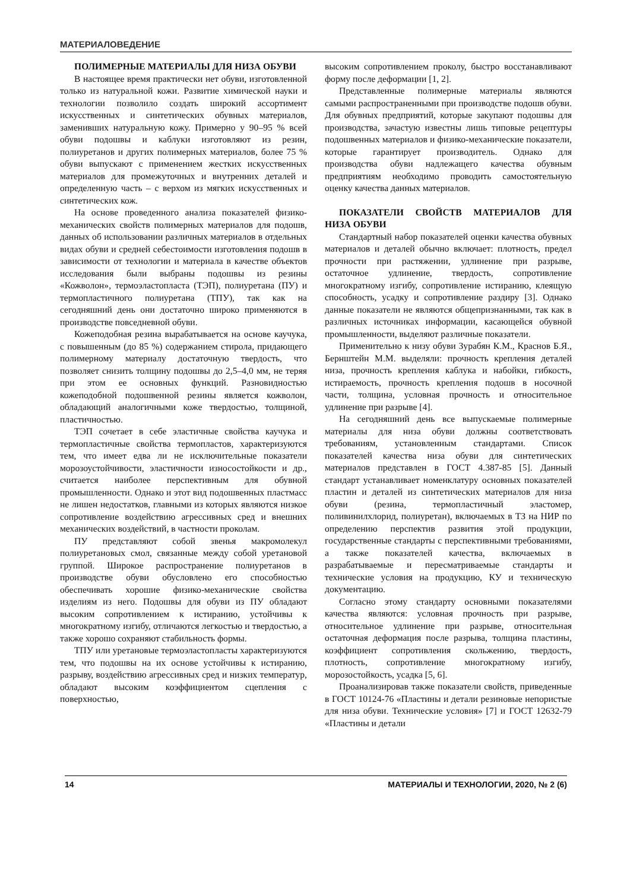МАТЕРИАЛОВЕДЕНИЕ
ПОЛИМЕРНЫЕ МАТЕРИАЛЫ ДЛЯ НИЗА ОБУВИ
В настоящее время практически нет обуви, изготовленной только из натуральной кожи. Развитие химической науки и технологии позволило создать широкий ассортимент искусственных и синтетических обувных материалов, заменивших натуральную кожу. Примерно у 90–95 % всей обуви подошвы и каблуки изготовляют из резин, полиуретанов и других полимерных материалов, более 75 % обуви выпускают с применением жестких искусственных материалов для промежуточных и внутренних деталей и определенную часть – с верхом из мягких искусственных и синтетических кож.
На основе проведенного анализа показателей физико-механических свойств полимерных материалов для подошв, данных об использовании различных материалов в отдельных видах обуви и средней себестоимости изготовления подошв в зависимости от технологии и материала в качестве объектов исследования были выбраны подошвы из резины «Кожволон», термоэластопласта (ТЭП), полиуретана (ПУ) и термопластичного полиуретана (ТПУ), так как на сегодняшний день они достаточно широко применяются в производстве повседневной обуви.
Кожеподобная резина вырабатывается на основе каучука, с повышенным (до 85 %) содержанием стирола, придающего полимерному материалу достаточную твердость, что позволяет снизить толщину подошвы до 2,5–4,0 мм, не теряя при этом ее основных функций. Разновидностью кожеподобной подошвенной резины является кожволон, обладающий аналогичными коже твердостью, толщиной, пластичностью.
ТЭП сочетает в себе эластичные свойства каучука и термопластичные свойства термопластов, характеризуются тем, что имеет едва ли не исключительные показатели морозоустойчивости, эластичности износостойкости и др., считается наиболее перспективным для обувной промышленности. Однако и этот вид подошвенных пластмасс не лишен недостатков, главными из которых являются низкое сопротивление воздействию агрессивных сред и внешних механических воздействий, в частности проколам.
ПУ представляют собой звенья макромолекул полиуретановых смол, связанные между собой уретановой группой. Широкое распространение полиуретанов в производстве обуви обусловлено его способностью обеспечивать хорошие физико-механические свойства изделиям из него. Подошвы для обуви из ПУ обладают высоким сопротивлением к истиранию, устойчивы к многократному изгибу, отличаются легкостью и твердостью, а также хорошо сохраняют стабильность формы.
ТПУ или уретановые термоэластопласты характеризуются тем, что подошвы на их основе устойчивы к истиранию, разрыву, воздействию агрессивных сред и низких температур, обладают высоким коэффициентом сцепления с поверхностью,
высоким сопротивлением проколу, быстро восстанавливают форму после деформации [1, 2].
Представленные полимерные материалы являются самыми распространенными при производстве подошв обуви. Для обувных предприятий, которые закупают подошвы для производства, зачастую известны лишь типовые рецептуры подошвенных материалов и физико-механические показатели, которые гарантирует производитель. Однако для производства обуви надлежащего качества обувным предприятиям необходимо проводить самостоятельную оценку качества данных материалов.
ПОКАЗАТЕЛИ СВОЙСТВ МАТЕРИАЛОВ ДЛЯ НИЗА ОБУВИ
Стандартный набор показателей оценки качества обувных материалов и деталей обычно включает: плотность, предел прочности при растяжении, удлинение при разрыве, остаточное удлинение, твердость, сопротивление многократному изгибу, сопротивление истиранию, клеящую способность, усадку и сопротивление раздиру [3]. Однако данные показатели не являются общепризнанными, так как в различных источниках информации, касающейся обувной промышленности, выделяют различные показатели.
Применительно к низу обуви Зурабян К.М., Краснов Б.Я., Бернштейн М.М. выделяли: прочность крепления деталей низа, прочность крепления каблука и набойки, гибкость, истираемость, прочность крепления подошв в носочной части, толщина, условная прочность и относительное удлинение при разрыве [4].
На сегодняшний день все выпускаемые полимерные материалы для низа обуви должны соответствовать требованиям, установленным стандартами. Список показателей качества низа обуви для синтетических материалов представлен в ГОСТ 4.387-85 [5]. Данный стандарт устанавливает номенклатуру основных показателей пластин и деталей из синтетических материалов для низа обуви (резина, термопластичный эластомер, поливинилхлорид, полиуретан), включаемых в ТЗ на НИР по определению перспектив развития этой продукции, государственные стандарты с перспективными требованиями, а также показателей качества, включаемых в разрабатываемые и пересматриваемые стандарты и технические условия на продукцию, КУ и техническую документацию.
Согласно этому стандарту основными показателями качества являются: условная прочность при разрыве, относительное удлинение при разрыве, относительная остаточная деформация после разрыва, толщина пластины, коэффициент сопротивления скольжению, твердость, плотность, сопротивление многократному изгибу, морозостойкость, усадка [5, 6].
Проанализировав также показатели свойств, приведенные в ГОСТ 10124-76 «Пластины и детали резиновые непористые для низа обуви. Технические условия» [7] и ГОСТ 12632-79 «Пластины и детали
14 МАТЕРИАЛЫ И ТЕХНОЛОГИИ, 2020, № 2 (6)